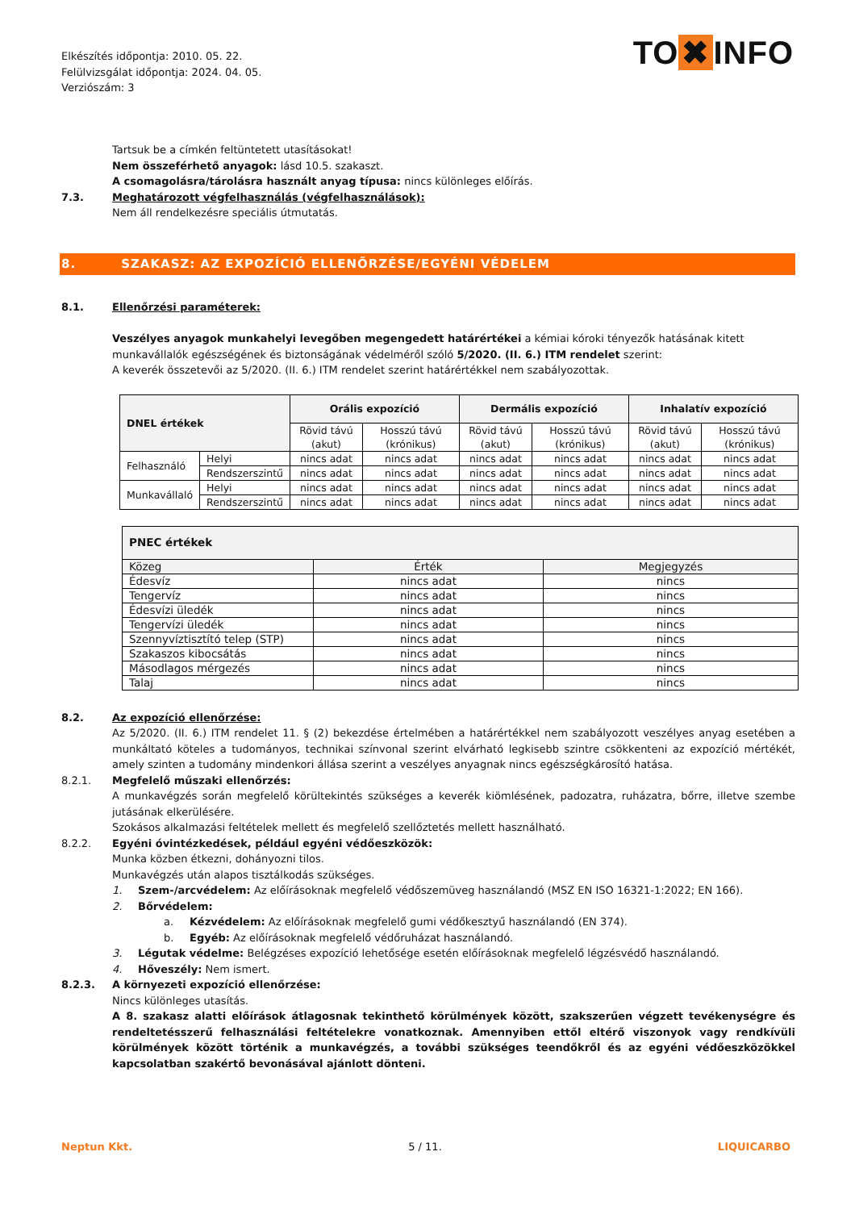Elkészítés időpontja: 2010. 05. 22.
Felülvizsgálat időpontja: 2024. 04. 05.
Verziószám: 3
TO ✖ INFO
Tartsuk be a címkén feltüntetett utasításokat!
Nem összeférhető anyagok: lásd 10.5. szakaszt.
A csomagolásra/tárolásra használt anyag típusa: nincs különleges előírás.
7.3. Meghatározott végfelhasználás (végfelhasználások):
Nem áll rendelkezésre speciális útmutatás.
8. SZAKASZ: AZ EXPOZÍCIÓ ELLENŐRZÉSE/EGYÉNI VÉDELEM
8.1. Ellenőrzési paraméterek:
Veszélyes anyagok munkahelyi levegőben megengedett határértékei a kémiai kóroki tényezők hatásának kitett munkavállalók egészségének és biztonságának védelméről szóló 5/2020. (II. 6.) ITM rendelet szerint:
A keverék összetevői az 5/2020. (II. 6.) ITM rendelet szerint határértékkel nem szabályozottak.
| DNEL értékek | | Orális expozíció | | Dermális expozíció | | Inhalatív expozíció | |
| --- | --- | --- | --- | --- | --- | --- | --- |
| | | Rövid távú (akut) | Hosszú távú (krónikus) | Rövid távú (akut) | Hosszú távú (krónikus) | Rövid távú (akut) | Hosszú távú (krónikus) |
| Felhasználó | Helyi | nincs adat | nincs adat | nincs adat | nincs adat | nincs adat | nincs adat |
| | Rendszerszintű | nincs adat | nincs adat | nincs adat | nincs adat | nincs adat | nincs adat |
| Munkavállaló | Helyi | nincs adat | nincs adat | nincs adat | nincs adat | nincs adat | nincs adat |
| | Rendszerszintű | nincs adat | nincs adat | nincs adat | nincs adat | nincs adat | nincs adat |
| PNEC értékek | | |
| --- | --- | --- |
| Közeg | Érték | Megjegyzés |
| Édesvíz | nincs adat | nincs |
| Tengervíz | nincs adat | nincs |
| Édesvízi üledék | nincs adat | nincs |
| Tengervízi üledék | nincs adat | nincs |
| Szennyvíztisztító telep (STP) | nincs adat | nincs |
| Szakaszos kibocsátás | nincs adat | nincs |
| Másodlagos mérgezés | nincs adat | nincs |
| Talaj | nincs adat | nincs |
8.2. Az expozíció ellenőrzése:
Az 5/2020. (II. 6.) ITM rendelet 11. § (2) bekezdése értelmében a határértékkel nem szabályozott veszélyes anyag esetében a munkáltató köteles a tudományos, technikai színvonal szerint elvárható legkisebb szintre csökkenteni az expozíció mértékét, amely szinten a tudomány mindenkori állása szerint a veszélyes anyagnak nincs egészségkárosító hatása.
8.2.1. Megfelelő műszaki ellenőrzés:
A munkavégzés során megfelelő körültekintés szükséges a keverék kiömlésének, padozatra, ruházatra, bőrre, illetve szembe jutásának elkerülésére.
Szokásos alkalmazási feltételek mellett és megfelelő szellőztetés mellett használható.
8.2.2. Egyéni óvintézkedések, például egyéni védőeszközök:
Munka közben étkezni, dohányozni tilos.
Munkavégzés után alapos tisztálkodás szükséges.
1. Szem-/arcvédelem: Az előírásoknak megfelelő védőszemüveg használandó (MSZ EN ISO 16321-1:2022; EN 166).
2. Bőrvédelem:
a. Kézvédelem: Az előírásoknak megfelelő gumi védőkesztyű használandó (EN 374).
b. Egyéb: Az előírásoknak megfelelő védőruházat használandó.
3. Légutak védelme: Belégzéses expozíció lehetősége esetén előírásoknak megfelelő légzésvédő használandó.
4. Hőveszély: Nem ismert.
8.2.3. A környezeti expozíció ellenőrzése:
Nincs különleges utasítás.
A 8. szakasz alatti előírások átlagosnak tekinthető körülmények között, szakszerűen végzett tevékenységre és rendeltetésszerű felhasználási feltételekre vonatkoznak. Amennyiben ettől eltérő viszonyok vagy rendkívüli körülmények között történik a munkavégzés, a további szükséges teendőkről és az egyéni védőeszközökkel kapcsolatban szakértő bevonásával ajánlott dönteni.
Neptun Kkt. 5 / 11. LIQUICARBO